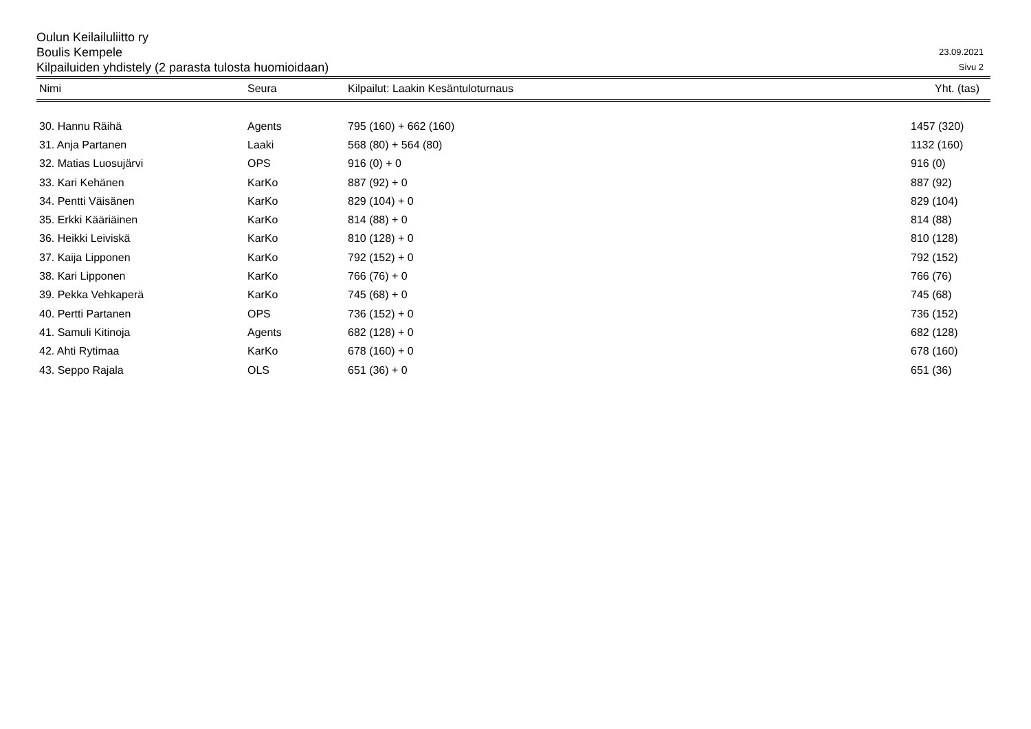Oulun Keilailuliitto ry
Boulis Kempele
Kilpailuiden yhdistely (2 parasta tulosta huomioidaan)
23.09.2021
Sivu 2
| Nimi | Seura | Kilpailut: Laakin Kesäntuloturnaus | Yht. (tas) |
| --- | --- | --- | --- |
| 30. Hannu Räihä | Agents | 795 (160) + 662 (160) | 1457 (320) |
| 31. Anja Partanen | Laaki | 568 (80) + 564 (80) | 1132 (160) |
| 32. Matias Luosujärvi | OPS | 916 (0) + 0 | 916 (0) |
| 33. Kari Kehänen | KarKo | 887 (92) + 0 | 887 (92) |
| 34. Pentti Väisänen | KarKo | 829 (104) + 0 | 829 (104) |
| 35. Erkki Kääriäinen | KarKo | 814 (88) + 0 | 814 (88) |
| 36. Heikki Leiviskä | KarKo | 810 (128) + 0 | 810 (128) |
| 37. Kaija Lipponen | KarKo | 792 (152) + 0 | 792 (152) |
| 38. Kari Lipponen | KarKo | 766 (76) + 0 | 766 (76) |
| 39. Pekka Vehkaperä | KarKo | 745 (68) + 0 | 745 (68) |
| 40. Pertti Partanen | OPS | 736 (152) + 0 | 736 (152) |
| 41. Samuli Kitinoja | Agents | 682 (128) + 0 | 682 (128) |
| 42. Ahti Rytimaa | KarKo | 678 (160) + 0 | 678 (160) |
| 43. Seppo Rajala | OLS | 651 (36) + 0 | 651 (36) |